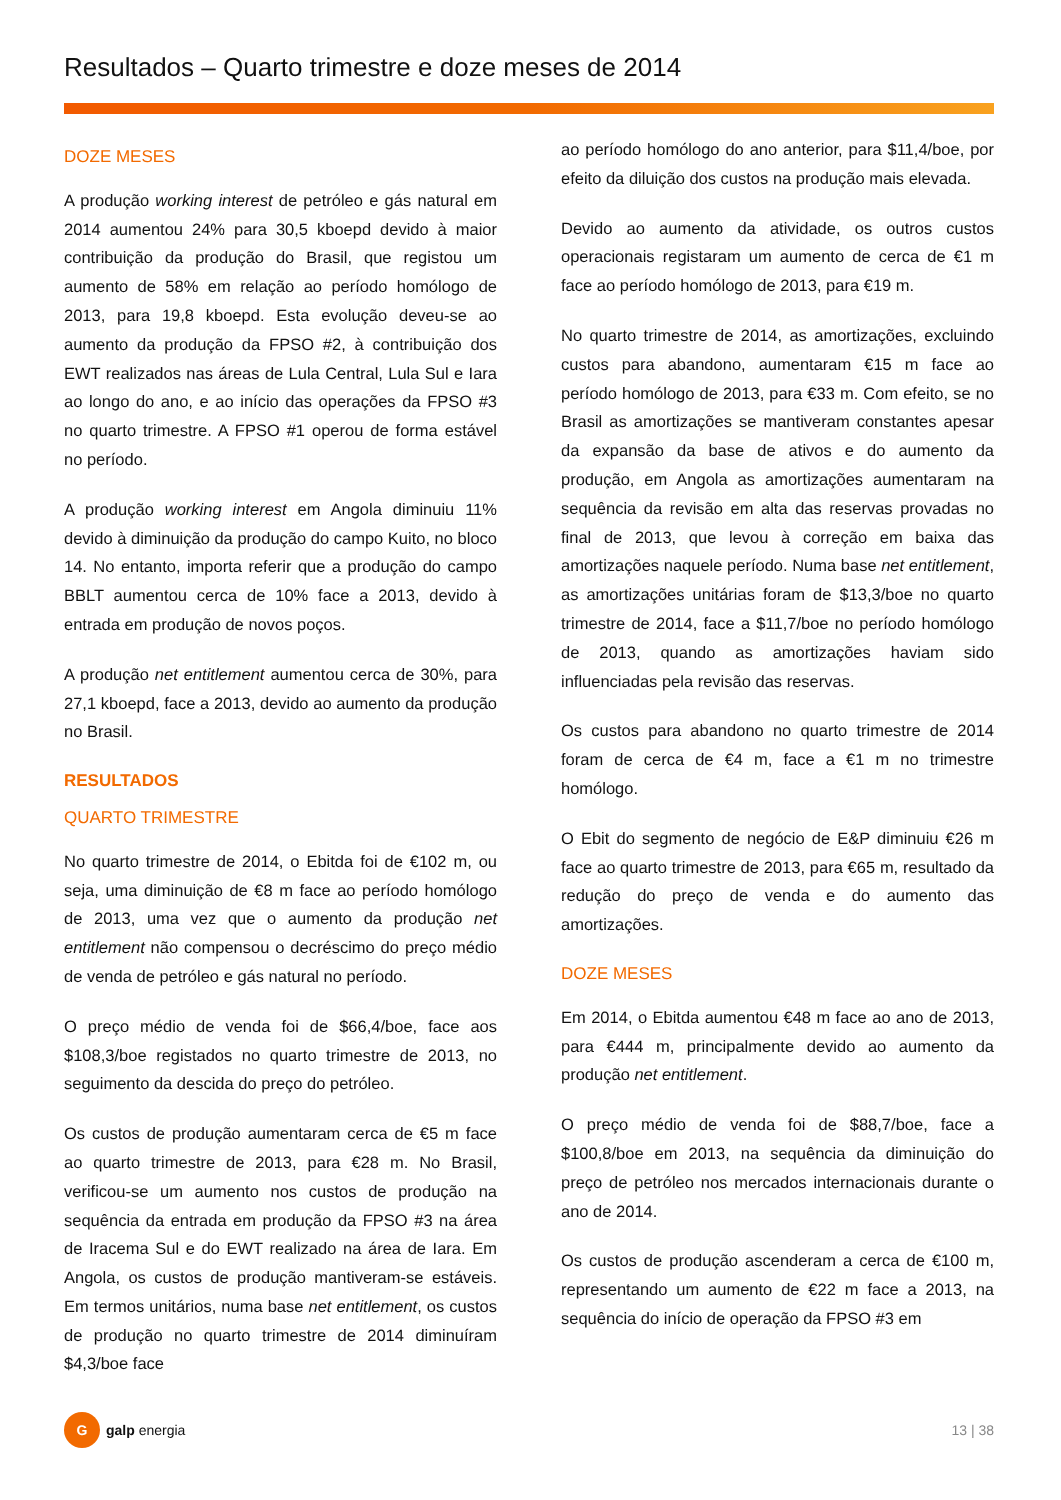Resultados – Quarto trimestre e doze meses de 2014
DOZE MESES
A produção working interest de petróleo e gás natural em 2014 aumentou 24% para 30,5 kboepd devido à maior contribuição da produção do Brasil, que registou um aumento de 58% em relação ao período homólogo de 2013, para 19,8 kboepd. Esta evolução deveu-se ao aumento da produção da FPSO #2, à contribuição dos EWT realizados nas áreas de Lula Central, Lula Sul e Iara ao longo do ano, e ao início das operações da FPSO #3 no quarto trimestre. A FPSO #1 operou de forma estável no período.
A produção working interest em Angola diminuiu 11% devido à diminuição da produção do campo Kuito, no bloco 14. No entanto, importa referir que a produção do campo BBLT aumentou cerca de 10% face a 2013, devido à entrada em produção de novos poços.
A produção net entitlement aumentou cerca de 30%, para 27,1 kboepd, face a 2013, devido ao aumento da produção no Brasil.
RESULTADOS
QUARTO TRIMESTRE
No quarto trimestre de 2014, o Ebitda foi de €102 m, ou seja, uma diminuição de €8 m face ao período homólogo de 2013, uma vez que o aumento da produção net entitlement não compensou o decréscimo do preço médio de venda de petróleo e gás natural no período.
O preço médio de venda foi de $66,4/boe, face aos $108,3/boe registados no quarto trimestre de 2013, no seguimento da descida do preço do petróleo.
Os custos de produção aumentaram cerca de €5 m face ao quarto trimestre de 2013, para €28 m. No Brasil, verificou-se um aumento nos custos de produção na sequência da entrada em produção da FPSO #3 na área de Iracema Sul e do EWT realizado na área de Iara. Em Angola, os custos de produção mantiveram-se estáveis. Em termos unitários, numa base net entitlement, os custos de produção no quarto trimestre de 2014 diminuíram $4,3/boe face
ao período homólogo do ano anterior, para $11,4/boe, por efeito da diluição dos custos na produção mais elevada.
Devido ao aumento da atividade, os outros custos operacionais registaram um aumento de cerca de €1 m face ao período homólogo de 2013, para €19 m.
No quarto trimestre de 2014, as amortizações, excluindo custos para abandono, aumentaram €15 m face ao período homólogo de 2013, para €33 m. Com efeito, se no Brasil as amortizações se mantiveram constantes apesar da expansão da base de ativos e do aumento da produção, em Angola as amortizações aumentaram na sequência da revisão em alta das reservas provadas no final de 2013, que levou à correção em baixa das amortizações naquele período. Numa base net entitlement, as amortizações unitárias foram de $13,3/boe no quarto trimestre de 2014, face a $11,7/boe no período homólogo de 2013, quando as amortizações haviam sido influenciadas pela revisão das reservas.
Os custos para abandono no quarto trimestre de 2014 foram de cerca de €4 m, face a €1 m no trimestre homólogo.
O Ebit do segmento de negócio de E&P diminuiu €26 m face ao quarto trimestre de 2013, para €65 m, resultado da redução do preço de venda e do aumento das amortizações.
DOZE MESES
Em 2014, o Ebitda aumentou €48 m face ao ano de 2013, para €444 m, principalmente devido ao aumento da produção net entitlement.
O preço médio de venda foi de $88,7/boe, face a $100,8/boe em 2013, na sequência da diminuição do preço de petróleo nos mercados internacionais durante o ano de 2014.
Os custos de produção ascenderam a cerca de €100 m, representando um aumento de €22 m face a 2013, na sequência do início de operação da FPSO #3 em
G
galp energia
13 | 38